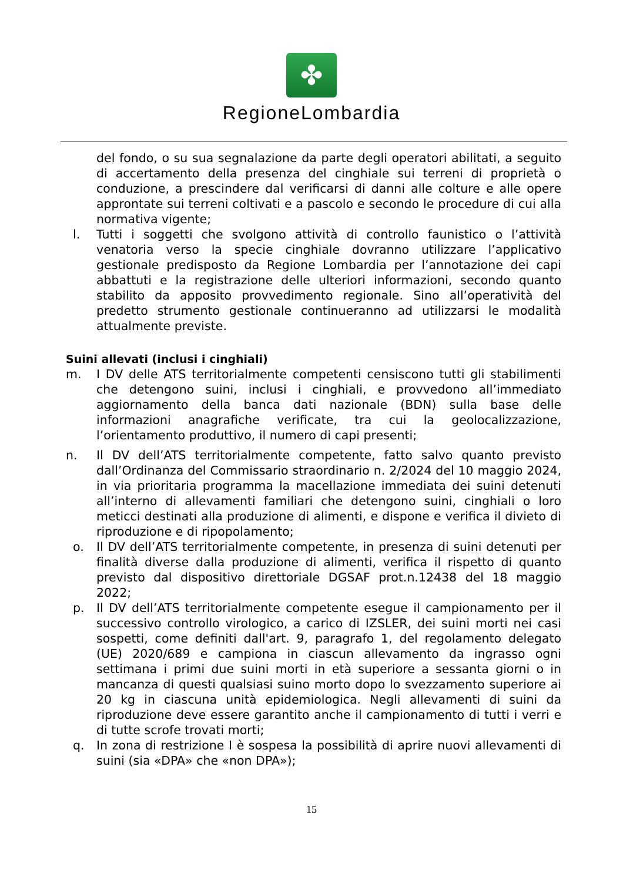✤
RegioneLombardia
del fondo, o su sua segnalazione da parte degli operatori abilitati, a seguito di accertamento della presenza del cinghiale sui terreni di proprietà o conduzione, a prescindere dal verificarsi di danni alle colture e alle opere approntate sui terreni coltivati e a pascolo e secondo le procedure di cui alla normativa vigente;
l. Tutti i soggetti che svolgono attività di controllo faunistico o l’attività venatoria verso la specie cinghiale dovranno utilizzare l’applicativo gestionale predisposto da Regione Lombardia per l’annotazione dei capi abbattuti e la registrazione delle ulteriori informazioni, secondo quanto stabilito da apposito provvedimento regionale. Sino all’operatività del predetto strumento gestionale continueranno ad utilizzarsi le modalità attualmente previste.
Suini allevati (inclusi i cinghiali)
m. I DV delle ATS territorialmente competenti censiscono tutti gli stabilimenti che detengono suini, inclusi i cinghiali, e provvedono all’immediato aggiornamento della banca dati nazionale (BDN) sulla base delle informazioni anagrafiche verificate, tra cui la geolocalizzazione, l’orientamento produttivo, il numero di capi presenti;
n. Il DV dell’ATS territorialmente competente, fatto salvo quanto previsto dall’Ordinanza del Commissario straordinario n. 2/2024 del 10 maggio 2024, in via prioritaria programma la macellazione immediata dei suini detenuti all’interno di allevamenti familiari che detengono suini, cinghiali o loro meticci destinati alla produzione di alimenti, e dispone e verifica il divieto di riproduzione e di ripopolamento;
o. Il DV dell’ATS territorialmente competente, in presenza di suini detenuti per finalità diverse dalla produzione di alimenti, verifica il rispetto di quanto previsto dal dispositivo direttoriale DGSAF prot.n.12438 del 18 maggio 2022;
p. Il DV dell’ATS territorialmente competente esegue il campionamento per il successivo controllo virologico, a carico di IZSLER, dei suini morti nei casi sospetti, come definiti dall'art. 9, paragrafo 1, del regolamento delegato (UE) 2020/689 e campiona in ciascun allevamento da ingrasso ogni settimana i primi due suini morti in età superiore a sessanta giorni o in mancanza di questi qualsiasi suino morto dopo lo svezzamento superiore ai 20 kg in ciascuna unità epidemiologica. Negli allevamenti di suini da riproduzione deve essere garantito anche il campionamento di tutti i verri e di tutte scrofe trovati morti;
q. In zona di restrizione I è sospesa la possibilità di aprire nuovi allevamenti di suini (sia «DPA» che «non DPA»);
15